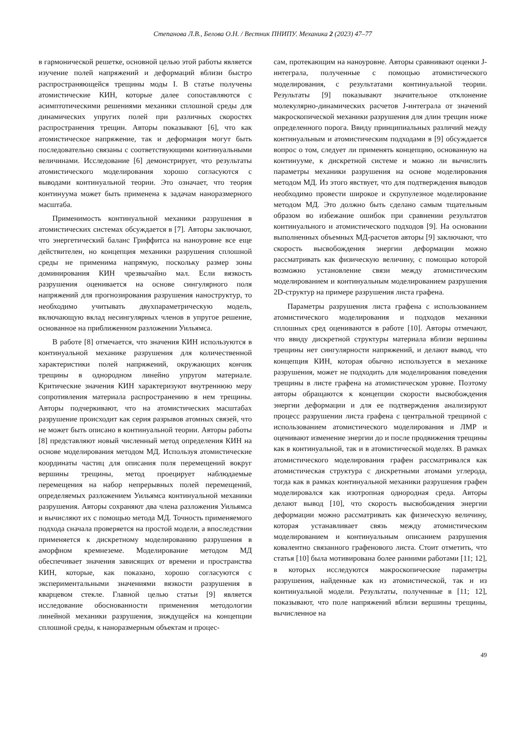Степанова Л.В., Белова О.Н. / Вестник ПНИПУ. Механика 2 (2023) 47–77
в гармонической решетке, основной целью этой работы является изучение полей напряжений и деформаций вблизи быстро распространяющейся трещины моды I. В статье получены атомистические КИН, которые далее сопоставляются с асимптотическими решениями механики сплошной среды для динамических упругих полей при различных скоростях распространения трещин. Авторы показывают [6], что как атомистическое напряжение, так и деформация могут быть последовательно связаны с соответствующими континуальными величинами. Исследование [6] демонстрирует, что результаты атомистического моделирования хорошо согласуются с выводами континуальной теории. Это означает, что теория континуума может быть применена к задачам наноразмерного масштаба.
Применимость континуальной механики разрушения в атомистических системах обсуждается в [7]. Авторы заключают, что энергетический баланс Гриффитса на наноуровне все еще действителен, но концепция механики разрушения сплошной среды не применима напрямую, поскольку размер зоны доминирования КИН чрезвычайно мал. Если вязкость разрушения оценивается на основе сингулярного поля напряжений для прогнозирования разрушения наноструктур, то необходимо учитывать двухпараметрическую модель, включающую вклад несингулярных членов в упругое решение, основанное на приближенном разложении Уильямса.
В работе [8] отмечается, что значения КИН используются в континуальной механике разрушения для количественной характеристики полей напряжений, окружающих кончик трещины в однородном линейно упругом материале. Критические значения КИН характеризуют внутреннюю меру сопротивления материала распространению в нем трещины. Авторы подчеркивают, что на атомистических масштабах разрушение происходит как серия разрывов атомных связей, что не может быть описано в континуальной теории. Авторы работы [8] представляют новый численный метод определения КИН на основе моделирования методом МД. Используя атомистические координаты частиц для описания поля перемещений вокруг вершины трещины, метод проецирует наблюдаемые перемещения на набор непрерывных полей перемещений, определяемых разложением Уильямса континуальной механики разрушения. Авторы сохраняют два члена разложения Уильямса и вычисляют их с помощью метода МД. Точность применяемого подхода сначала проверяется на простой модели, а впоследствии применяется к дискретному моделированию разрушения в аморфном кремнеземе. Моделирование методом МД обеспечивает значения зависящих от времени и пространства КИН, которые, как показано, хорошо согласуются с экспериментальными значениями вязкости разрушения в кварцевом стекле. Главной целью статьи [9] является исследование обоснованности применения методологии линейной механики разрушения, зиждущейся на концепции сплошной среды, к наноразмерным объектам и процес-
сам, протекающим на наноуровне. Авторы сравнивают оценки J-интеграла, полученные с помощью атомистического моделирования, с результатами континуальной теории. Результаты [9] показывают значительное отклонение молекулярно-динамических расчетов J-интеграла от значений макроскопической механики разрушения для длин трещин ниже определенного порога. Ввиду принципиальных различий между континуальным и атомистическим подходами в [9] обсуждается вопрос о том, следует ли применять концепцию, основанную на континууме, к дискретной системе и можно ли вычислить параметры механики разрушения на основе моделирования методом МД. Из этого явствует, что для подтверждения выводов необходимо провести широкое и скрупулезное моделирование методом МД. Это должно быть сделано самым тщательным образом во избежание ошибок при сравнении результатов континуального и атомистического подходов [9]. На основании выполненных объемных МД-расчетов авторы [9] заключают, что скорость высвобождения энергии деформации можно рассматривать как физическую величину, с помощью которой возможно установление связи между атомистическим моделированием и континуальным моделированием разрушения 2D-структур на примере разрушения листа графена.
Параметры разрушения листа графена с использованием атомистического моделирования и подходов механики сплошных сред оцениваются в работе [10]. Авторы отмечают, что ввиду дискретной структуры материала вблизи вершины трещины нет сингулярности напряжений, и делают вывод, что концепция КИН, которая обычно используется в механике разрушения, может не подходить для моделирования поведения трещины в листе графена на атомистическом уровне. Поэтому авторы обращаются к концепции скорости высвобождения энергии деформации и для ее подтверждения анализируют процесс разрушении листа графена с центральной трещиной с использованием атомистического моделирования и ЛМР и оценивают изменение энергии до и после продвижения трещины как в континуальной, так и в атомистической моделях. В рамках атомистического моделирования графен рассматривался как атомистическая структура с дискретными атомами углерода, тогда как в рамках континуальной механики разрушения графен моделировался как изотропная однородная среда. Авторы делают вывод [10], что скорость высвобождения энергии деформации можно рассматривать как физическую величину, которая устанавливает связь между атомистическим моделированием и континуальным описанием разрушения ковалентно связанного графенового листа. Стоит отметить, что статья [10] была мотивирована более ранними работами [11; 12], в которых исследуются макроскопические параметры разрушения, найденные как из атомистической, так и из континуальной модели. Результаты, полученные в [11; 12], показывают, что поле напряжений вблизи вершины трещины, вычисленное на
49